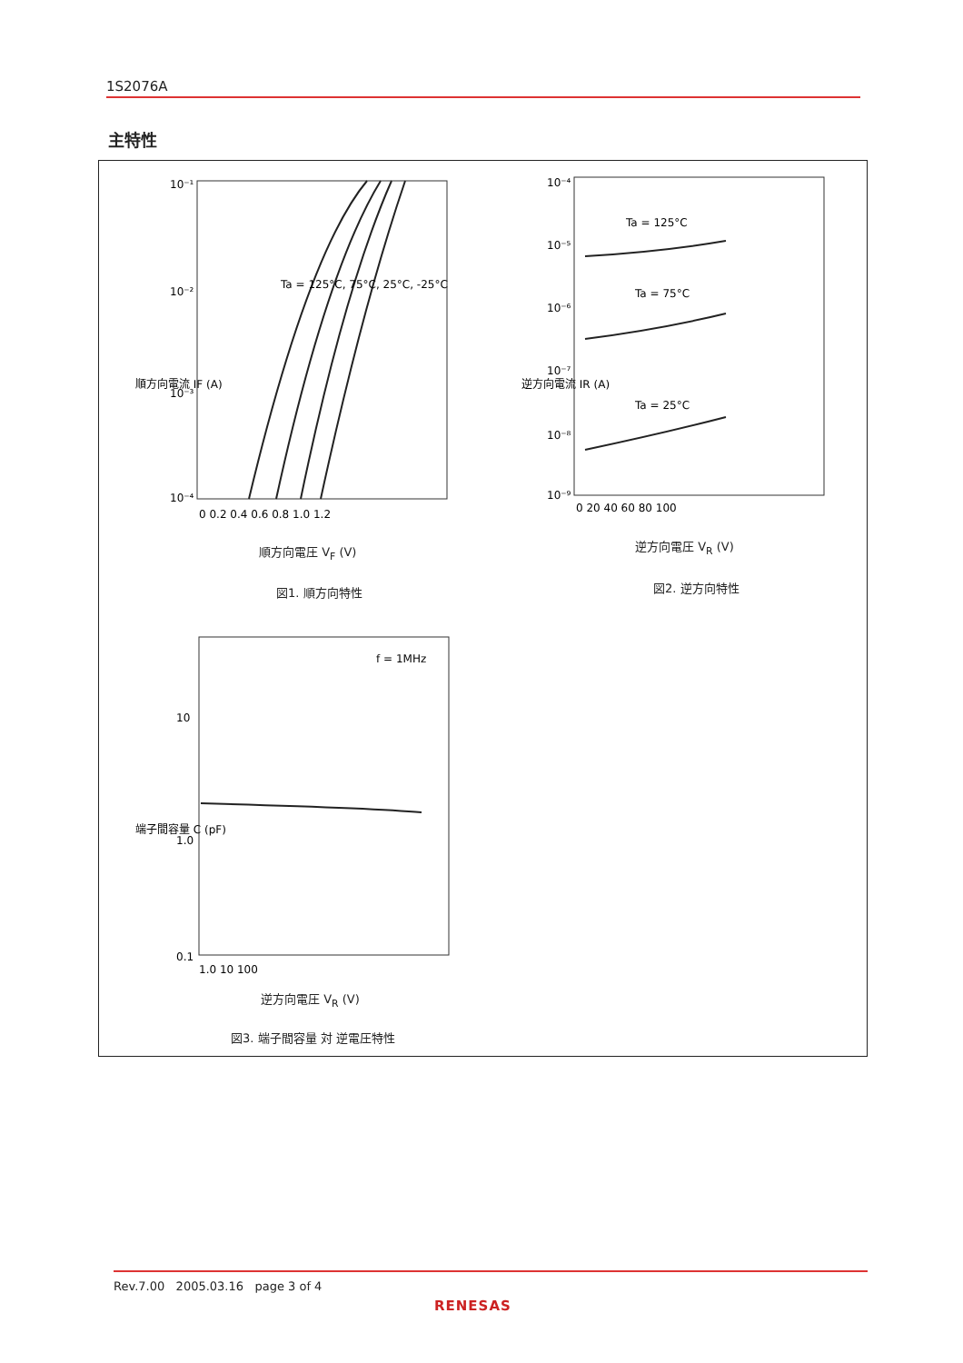1S2076A
主特性
10⁻¹
10⁻²
10⁻³
10⁻⁴
0 0.2 0.4 0.6 0.8 1.0 1.2
10⁻⁴
10⁻⁵
10⁻⁶
10⁻⁷
10⁻⁸
10⁻⁹
0 20 40 60 80 100
Ta = 125°C
Ta = 75°C
Ta = 25°C
Ta = 125°C, 75°C, 25°C, -25°C
f = 1MHz
10
1.0
0.1
1.0 10 100
順方向電流 IF (A)
逆方向電流 IR (A)
端子間容量 C (pF)
順方向電圧 V<sub>F</sub> (V)
図1. 順方向特性
逆方向電圧 V<sub>R</sub> (V)
図2. 逆方向特性
逆方向電圧 V<sub>R</sub> (V)
図3. 端子間容量 対 逆電圧特性
Rev.7.00 2005.03.16 page 3 of 4
RENESAS